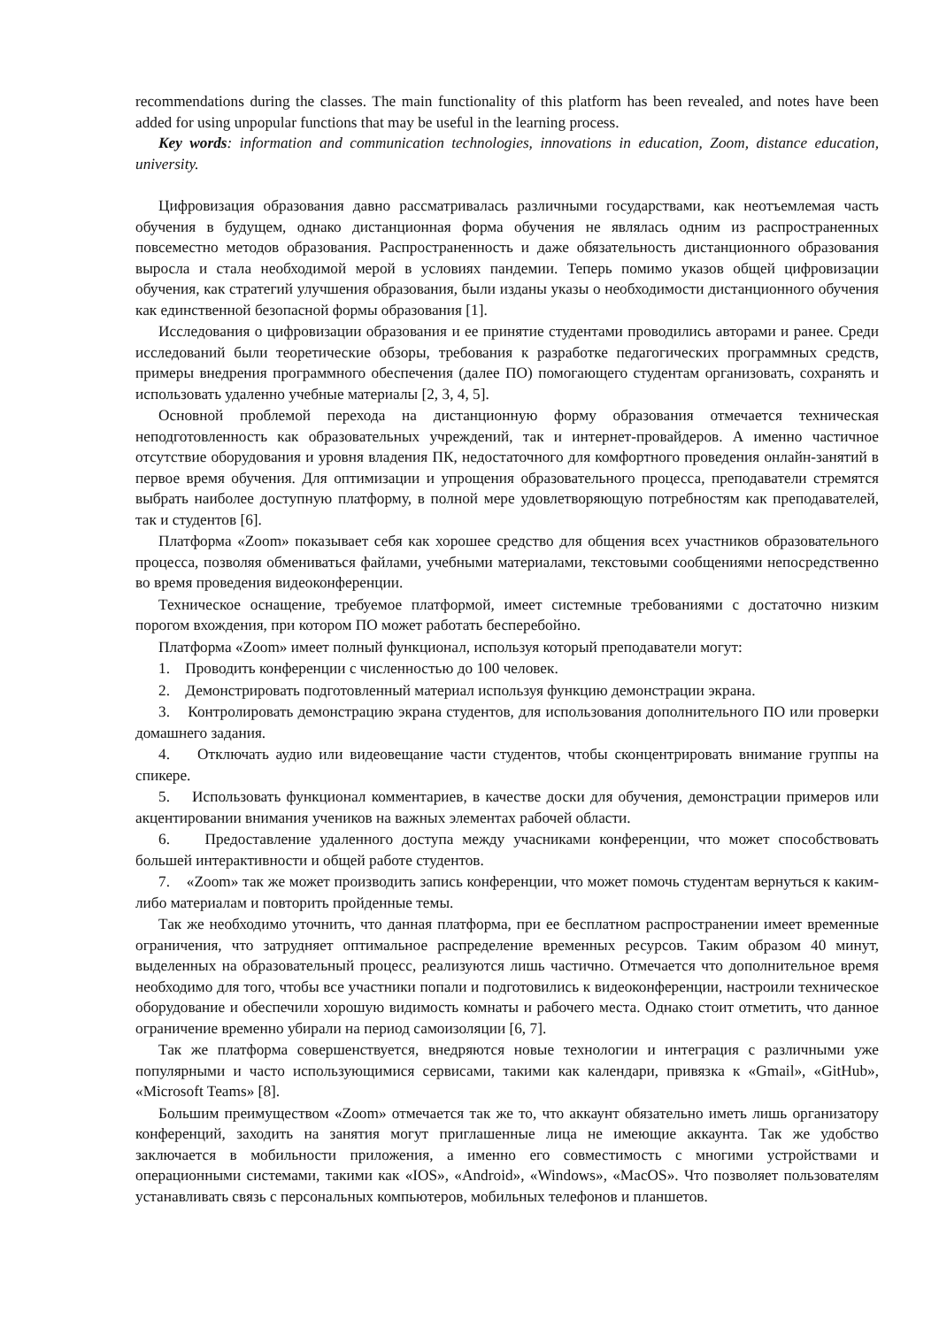recommendations during the classes. The main functionality of this platform has been revealed, and notes have been added for using unpopular functions that may be useful in the learning process.
Key words: information and communication technologies, innovations in education, Zoom, distance education, university.
Цифровизация образования давно рассматривалась различными государствами, как неотъемлемая часть обучения в будущем, однако дистанционная форма обучения не являлась одним из распространенных повсеместно методов образования. Распространенность и даже обязательность дистанционного образования выросла и стала необходимой мерой в условиях пандемии. Теперь помимо указов общей цифровизации обучения, как стратегий улучшения образования, были изданы указы о необходимости дистанционного обучения как единственной безопасной формы образования [1].
Исследования о цифровизации образования и ее принятие студентами проводились авторами и ранее. Среди исследований были теоретические обзоры, требования к разработке педагогических программных средств, примеры внедрения программного обеспечения (далее ПО) помогающего студентам организовать, сохранять и использовать удаленно учебные материалы [2, 3, 4, 5].
Основной проблемой перехода на дистанционную форму образования отмечается техническая неподготовленность как образовательных учреждений, так и интернет-провайдеров. А именно частичное отсутствие оборудования и уровня владения ПК, недостаточного для комфортного проведения онлайн-занятий в первое время обучения. Для оптимизации и упрощения образовательного процесса, преподаватели стремятся выбрать наиболее доступную платформу, в полной мере удовлетворяющую потребностям как преподавателей, так и студентов [6].
Платформа «Zoom» показывает себя как хорошее средство для общения всех участников образовательного процесса, позволяя обмениваться файлами, учебными материалами, текстовыми сообщениями непосредственно во время проведения видеоконференции.
Техническое оснащение, требуемое платформой, имеет системные требованиями с достаточно низким порогом вхождения, при котором ПО может работать бесперебойно.
Платформа «Zoom» имеет полный функционал, используя который преподаватели могут:
1. Проводить конференции с численностью до 100 человек.
2. Демонстрировать подготовленный материал используя функцию демонстрации экрана.
3. Контролировать демонстрацию экрана студентов, для использования дополнительного ПО или проверки домашнего задания.
4. Отключать аудио или видеовещание части студентов, чтобы сконцентрировать внимание группы на спикере.
5. Использовать функционал комментариев, в качестве доски для обучения, демонстрации примеров или акцентировании внимания учеников на важных элементах рабочей области.
6. Предоставление удаленного доступа между учасниками конференции, что может способствовать большей интерактивности и общей работе студентов.
7. «Zoom» так же может производить запись конференции, что может помочь студентам вернуться к каким-либо материалам и повторить пройденные темы.
Так же необходимо уточнить, что данная платформа, при ее бесплатном распространении имеет временные ограничения, что затрудняет оптимальное распределение временных ресурсов. Таким образом 40 минут, выделенных на образовательный процесс, реализуются лишь частично. Отмечается что дополнительное время необходимо для того, чтобы все участники попали и подготовились к видеоконференции, настроили техническое оборудование и обеспечили хорошую видимость комнаты и рабочего места. Однако стоит отметить, что данное ограничение временно убирали на период самоизоляции [6, 7].
Так же платформа совершенствуется, внедряются новые технологии и интеграция с различными уже популярными и часто использующимися сервисами, такими как календари, привязка к «Gmail», «GitHub», «Microsoft Teams» [8].
Большим преимуществом «Zoom» отмечается так же то, что аккаунт обязательно иметь лишь организатору конференций, заходить на занятия могут приглашенные лица не имеющие аккаунта. Так же удобство заключается в мобильности приложения, а именно его совместимость с многими устройствами и операционными системами, такими как «IOS», «Android», «Windows», «MacOS». Что позволяет пользователям устанавливать связь с персональных компьютеров, мобильных телефонов и планшетов.